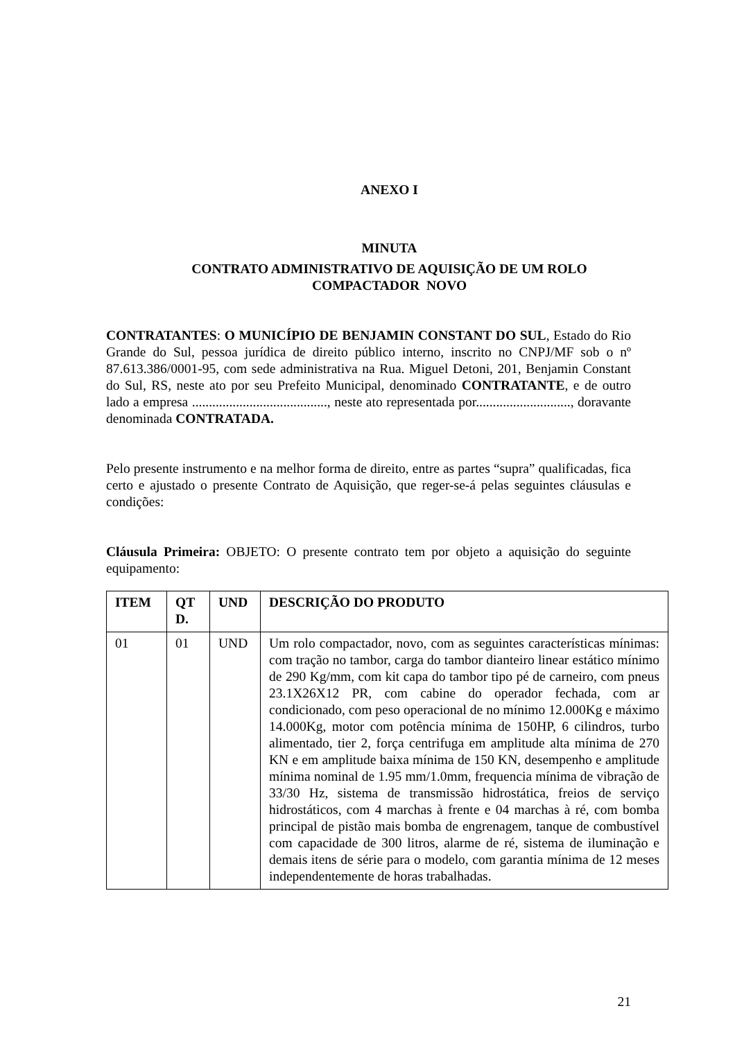ANEXO I
MINUTA
CONTRATO ADMINISTRATIVO DE AQUISIÇÃO DE UM ROLO
COMPACTADOR NOVO
CONTRATANTES: O MUNICÍPIO DE BENJAMIN CONSTANT DO SUL, Estado do Rio Grande do Sul, pessoa jurídica de direito público interno, inscrito no CNPJ/MF sob o nº 87.613.386/0001-95, com sede administrativa na Rua. Miguel Detoni, 201, Benjamin Constant do Sul, RS, neste ato por seu Prefeito Municipal, denominado CONTRATANTE, e de outro lado a empresa ........................................, neste ato representada por............................, doravante denominada CONTRATADA.
Pelo presente instrumento e na melhor forma de direito, entre as partes “supra” qualificadas, fica certo e ajustado o presente Contrato de Aquisição, que reger-se-á pelas seguintes cláusulas e condições:
Cláusula Primeira: OBJETO: O presente contrato tem por objeto a aquisição do seguinte equipamento:
| ITEM | QT D. | UND | DESCRIÇÃO DO PRODUTO |
| --- | --- | --- | --- |
| 01 | 01 | UND | Um rolo compactador, novo, com as seguintes características mínimas: com tração no tambor, carga do tambor dianteiro linear estático mínimo de 290 Kg/mm, com kit capa do tambor tipo pé de carneiro, com pneus 23.1X26X12 PR, com cabine do operador fechada, com ar condicionado, com peso operacional de no mínimo 12.000Kg e máximo 14.000Kg, motor com potência mínima de 150HP, 6 cilindros, turbo alimentado, tier 2, força centrifuga em amplitude alta mínima de 270 KN e em amplitude baixa mínima de 150 KN, desempenho e amplitude mínima nominal de 1.95 mm/1.0mm, frequencia mínima de vibração de 33/30 Hz, sistema de transmissão hidrostática, freios de serviço hidrostáticos, com 4 marchas à frente e 04 marchas à ré, com bomba principal de pistão mais bomba de engrenagem, tanque de combustível com capacidade de 300 litros, alarme de ré, sistema de iluminação e demais itens de série para o modelo, com garantia mínima de 12 meses independentemente de horas trabalhadas. |
21